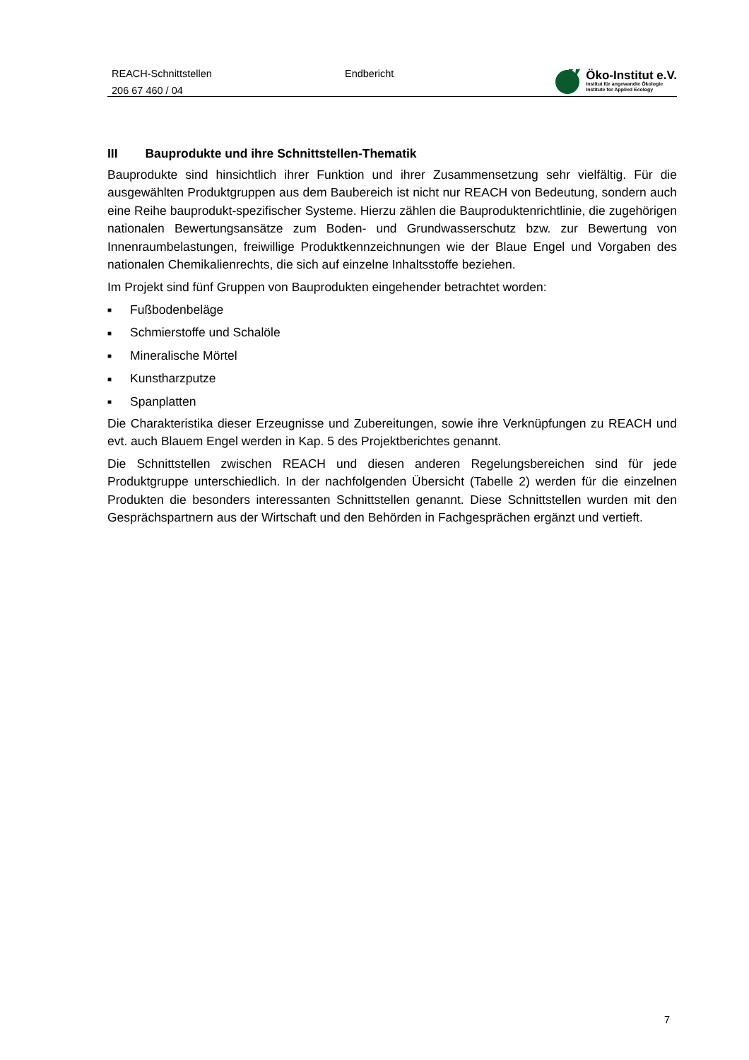REACH-Schnittstellen
206 67 460 / 04
Endbericht
Öko-Institut e.V.
Institut für angewandte Ökologie
Institute for Applied Ecology
III Bauprodukte und ihre Schnittstellen-Thematik
Bauprodukte sind hinsichtlich ihrer Funktion und ihrer Zusammensetzung sehr vielfältig. Für die ausgewählten Produktgruppen aus dem Baubereich ist nicht nur REACH von Bedeutung, sondern auch eine Reihe bauprodukt-spezifischer Systeme. Hierzu zählen die Bauproduktenrichtlinie, die zugehörigen nationalen Bewertungsansätze zum Boden- und Grundwasserschutz bzw. zur Bewertung von Innenraumbelastungen, freiwillige Produktkennzeichnungen wie der Blaue Engel und Vorgaben des nationalen Chemikalienrechts, die sich auf einzelne Inhaltsstoffe beziehen.
Im Projekt sind fünf Gruppen von Bauprodukten eingehender betrachtet worden:
■ Fußbodenbeläge
■ Schmierstoffe und Schalöle
■ Mineralische Mörtel
■ Kunstharzputze
■ Spanplatten
Die Charakteristika dieser Erzeugnisse und Zubereitungen, sowie ihre Verknüpfungen zu REACH und evt. auch Blauem Engel werden in Kap. 5 des Projektberichtes genannt.
Die Schnittstellen zwischen REACH und diesen anderen Regelungsbereichen sind für jede Produktgruppe unterschiedlich. In der nachfolgenden Übersicht (Tabelle 2) werden für die einzelnen Produkten die besonders interessanten Schnittstellen genannt. Diese Schnittstellen wurden mit den Gesprächspartnern aus der Wirtschaft und den Behörden in Fachgesprächen ergänzt und vertieft.
7